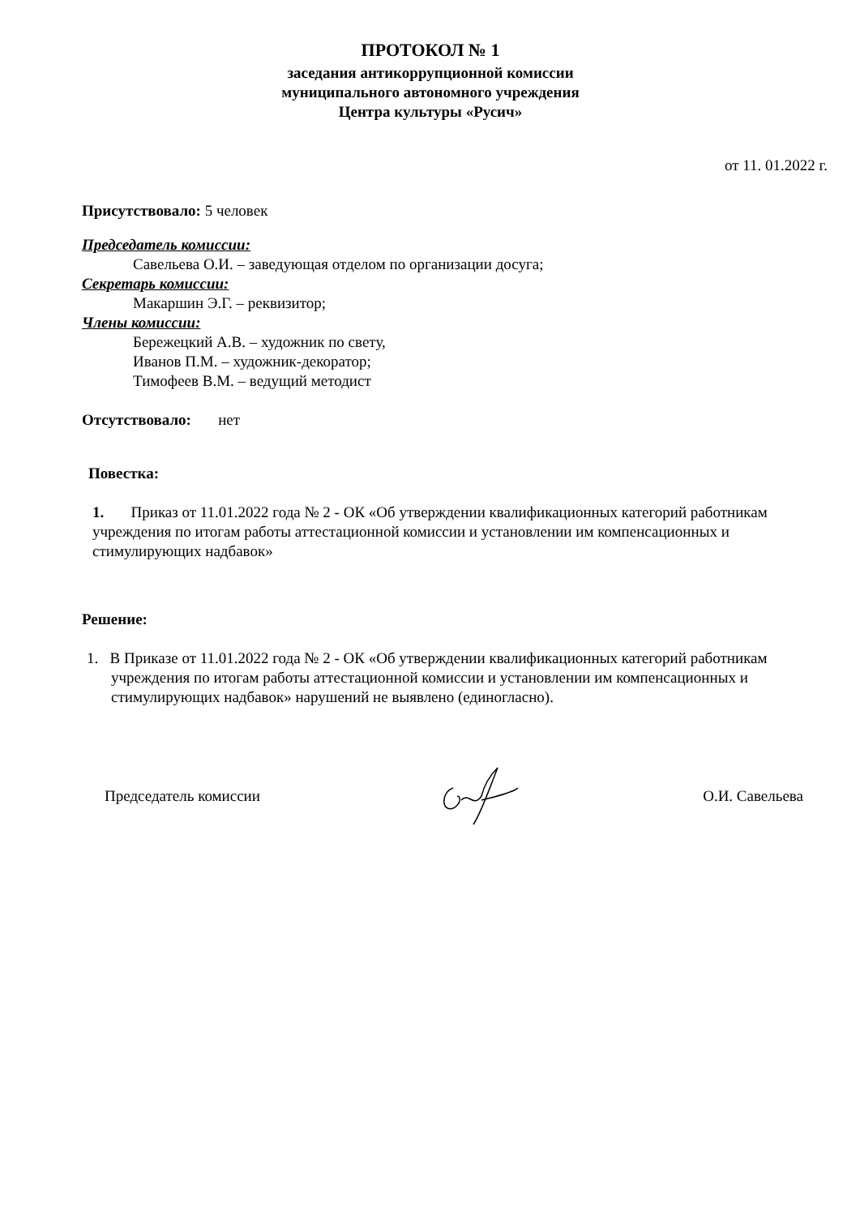ПРОТОКОЛ № 1
заседания антикоррупционной комиссии
муниципального автономного учреждения
Центра культуры «Русич»
от 11. 01.2022 г.
Присутствовало: 5 человек
Председатель комиссии:
Савельева О.И. – заведующая отделом по организации досуга;
Секретарь комиссии:
Макаршин Э.Г. – реквизитор;
Члены комиссии:
Бережецкий А.В. – художник по свету,
Иванов П.М. – художник-декоратор;
Тимофеев В.М. – ведущий методист
Отсутствовало: нет
Повестка:
1. Приказ от 11.01.2022 года № 2 - ОК «Об утверждении квалификационных категорий работникам учреждения по итогам работы аттестационной комиссии и установлении им компенсационных и стимулирующих надбавок»
Решение:
1. В Приказе от 11.01.2022 года № 2 - ОК «Об утверждении квалификационных категорий работникам учреждения по итогам работы аттестационной комиссии и установлении им компенсационных и стимулирующих надбавок» нарушений не выявлено (единогласно).
Председатель комиссии О.И. Савельева